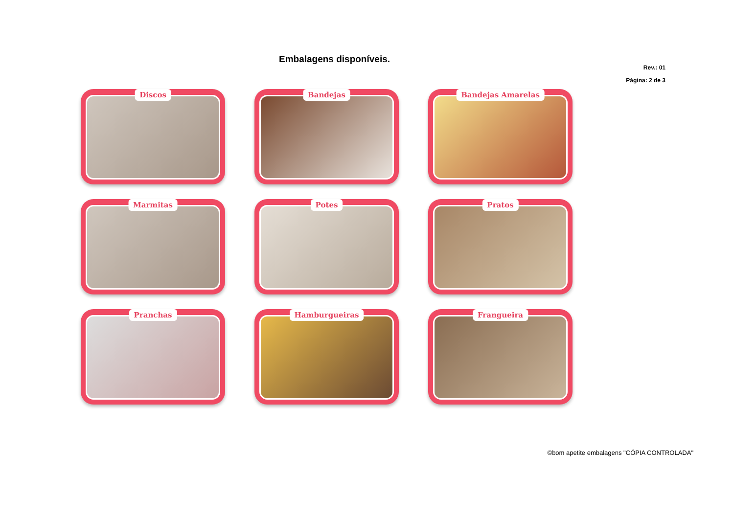Embalagens disponíveis.
Rev.: 01
Página: 2 de 3
Discos
Bandejas
Bandejas Amarelas
Marmitas
Potes
Pratos
Pranchas
Hamburgueiras
Frangueira
©bom apetite embalagens "CÓPIA CONTROLADA"